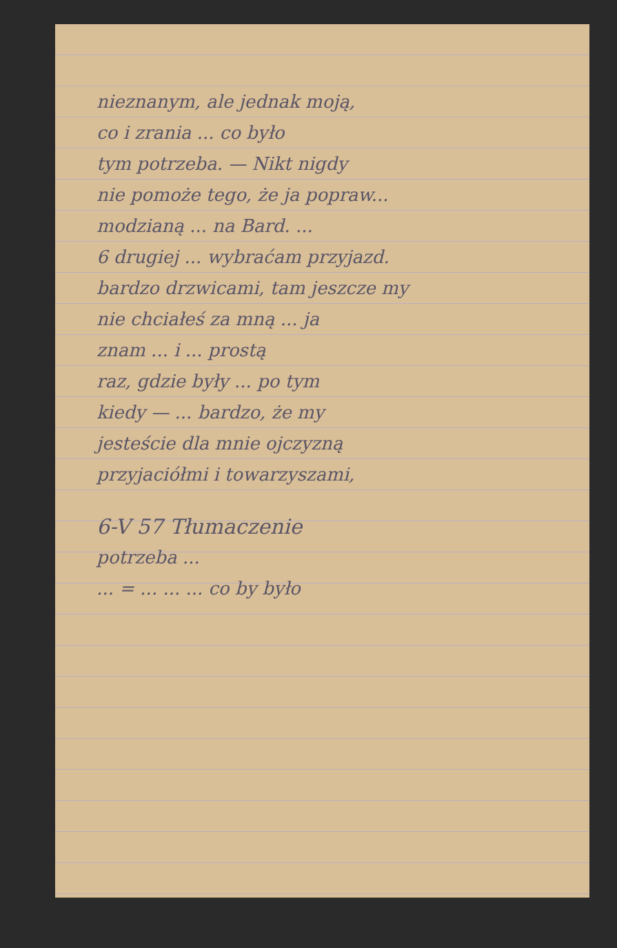nieznanym, ale jednak moją,
co i zrania ... co było
tym potrzeba. — Nikt nigdy
nie pomoże tego, że ja popraw...
modzianą ... na Bard. ...
6 drugiej ... wybraćam przyjazd.
bardzo drzwicami, tam jeszcze my
nie chciałeś za mną ... ja
znam ... i ... prostą
raz, gdzie były ... po tym
kiedy — ... bardzo, że my
jesteście dla mnie ojczyzną
przyjaciółmi i towarzyszami,
6-V 57 Tłumaczenie
potrzeba ...
... = ... ... ... co by było